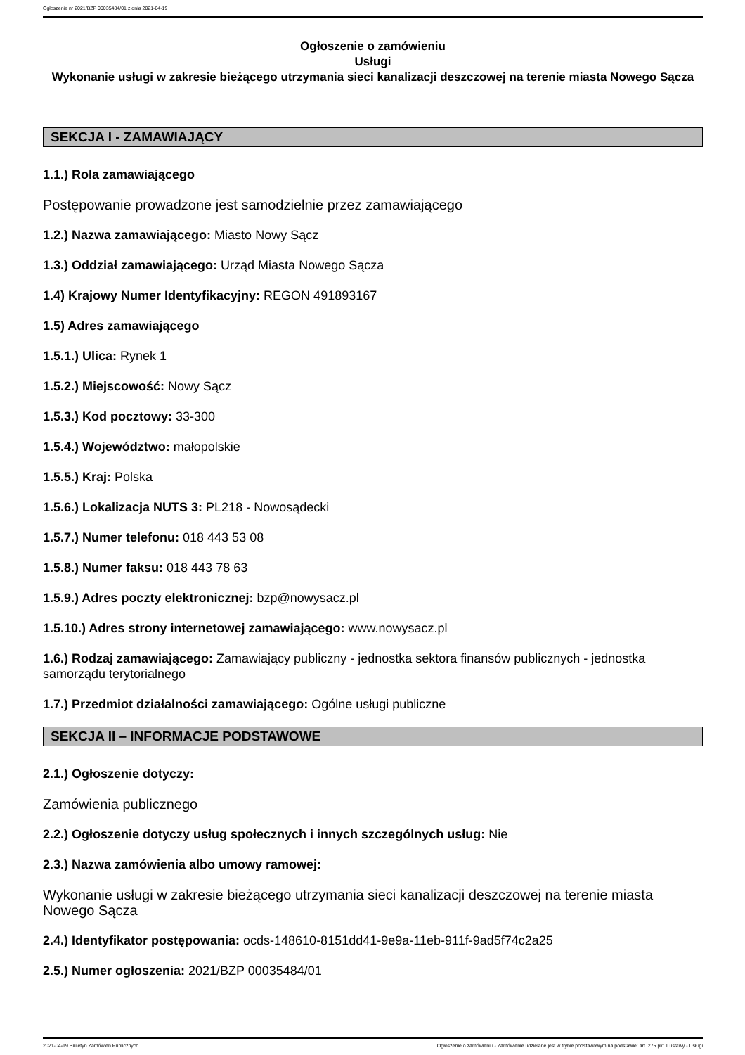Ogłoszenie nr 2021/BZP 00035484/01 z dnia 2021-04-19
Ogłoszenie o zamówieniu
Usługi
Wykonanie usługi w zakresie bieżącego utrzymania sieci kanalizacji deszczowej na terenie miasta Nowego Sącza
SEKCJA I - ZAMAWIAJĄCY
1.1.) Rola zamawiającego
Postępowanie prowadzone jest samodzielnie przez zamawiającego
1.2.) Nazwa zamawiającego: Miasto Nowy Sącz
1.3.) Oddział zamawiającego: Urząd Miasta Nowego Sącza
1.4) Krajowy Numer Identyfikacyjny: REGON 491893167
1.5) Adres zamawiającego
1.5.1.) Ulica: Rynek 1
1.5.2.) Miejscowość: Nowy Sącz
1.5.3.) Kod pocztowy: 33-300
1.5.4.) Województwo: małopolskie
1.5.5.) Kraj: Polska
1.5.6.) Lokalizacja NUTS 3: PL218 - Nowosądecki
1.5.7.) Numer telefonu: 018 443 53 08
1.5.8.) Numer faksu: 018 443 78 63
1.5.9.) Adres poczty elektronicznej: bzp@nowysacz.pl
1.5.10.) Adres strony internetowej zamawiającego: www.nowysacz.pl
1.6.) Rodzaj zamawiającego: Zamawiający publiczny - jednostka sektora finansów publicznych - jednostka samorządu terytorialnego
1.7.) Przedmiot działalności zamawiającego: Ogólne usługi publiczne
SEKCJA II – INFORMACJE PODSTAWOWE
2.1.) Ogłoszenie dotyczy:
Zamówienia publicznego
2.2.) Ogłoszenie dotyczy usług społecznych i innych szczególnych usług: Nie
2.3.) Nazwa zamówienia albo umowy ramowej:
Wykonanie usługi w zakresie bieżącego utrzymania sieci kanalizacji deszczowej na terenie miasta Nowego Sącza
2.4.) Identyfikator postępowania: ocds-148610-8151dd41-9e9a-11eb-911f-9ad5f74c2a25
2.5.) Numer ogłoszenia: 2021/BZP 00035484/01
2021-04-19 Biuletyn Zamówień Publicznych Ogłoszenie o zamówieniu - Zamówienie udzielane jest w trybie podstawowym na podstawie: art. 275 pkt 1 ustawy - Usługi